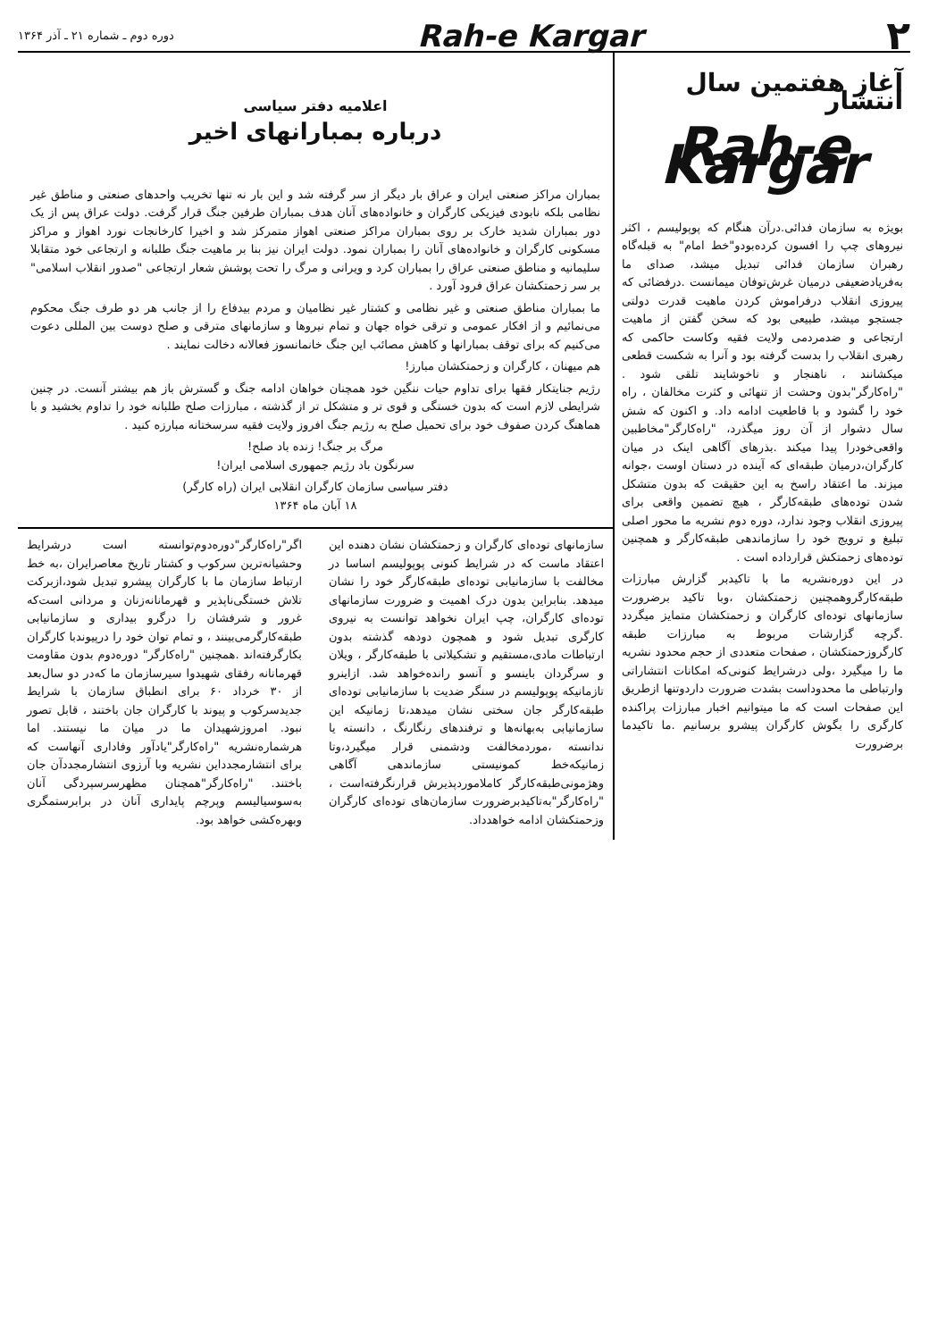۲ Rah-e Kargar دوره دوم ـ شماره ۲۱ ـ آذر ۱۳۶۴
آغاز هفتمین سال انتشار
Rah-e Kargar
بویژه به سازمان فدائی.درآن هنگام که پوپولیسم ، اکثر نیروهای چپ را افسون کرده‌بودو"خط امام" به قبله‌گاه رهبران سازمان فدائی تبدیل میشد، صدای ما به‌فریادضعیفی درمیان غرش‌توفان میمانست .درفضائی که پیروزی انقلاب درفراموش کردن ماهیت قدرت دولتی جستجو میشد، طبیعی بود که سخن گفتن از ماهیت ارتجاعی و ضدمردمی ولایت فقیه وکاست حاکمی که رهبری انقلاب را بدست گرفته بود و آنرا به شکست قطعی میکشانند ، ناهنجار و ناخوشایند تلقی شود . "راه‌کارگر"بدون وحشت از تنهائی و کثرت مخالفان ، راه خود را گشود و با قاطعیت ادامه داد. و اکنون که شش سال دشوار از آن روز میگذرد، "راه‌کارگر"مخاطبین واقعی‌خودرا پیدا میکند .بذرهای آگاهی اینک در میان کارگران،درمیان طبقه‌ای که آینده در دستان اوست ،جوانه میزند. ما اعتقاد راسخ به این حقیقت که بدون متشکل شدن توده‌های طبقه‌کارگر ، هیچ تضمین واقعی برای پیروزی انقلاب وجود ندارد، دوره دوم نشریه ما محور اصلی تبلیغ و ترویج خود را سازماندهی طبقه‌کارگر و همچنین توده‌های زحمتکش قرارداده است .
در این دوره‌نشریه ما با تاکیدبر گزارش مبارزات طبقه‌کارگروهمچنین زحمتکشان ،وبا تاکید برضرورت سازمانهای توده‌ای کارگران و زحمتکشان متمایز میگردد .گرچه گزارشات مربوط به مبارزات طبقه کارگروزحمتکشان ، صفحات متعددی از حجم محدود نشریه ما را میگیرد ،ولی درشرایط کنونی‌که امکانات انتشاراتی وارتباطی ما محدوداست بشدت ضرورت داردوتنها ازطریق این صفحات است که ما میتوانیم اخبار مبارزات پراکنده کارگری را بگوش کارگران پیشرو برسانیم .ما تاکیدما برضرورت
اعلامیه دفتر سیاسی
درباره بمبارانهای اخیر
بمباران مراکز صنعتی ایران و عراق بار دیگر از سر گرفته شد و این بار نه تنها تخریب واحدهای صنعتی و مناطق غیر نظامی بلکه نابودی فیزیکی کارگران و خانواده‌های آنان هدف بمباران طرفین جنگ قرار گرفت. دولت عراق پس از یک دور بمباران شدید خارک بر روی بمباران مراکز صنعتی اهواز متمرکز شد و اخیرا کارخانجات نورد اهواز و مراکز مسکونی کارگران و خانواده‌های آنان را بمباران نمود. دولت ایران نیز بنا بر ماهیت جنگ طلبانه و ارتجاعی خود متقابلا سلیمانیه و مناطق صنعتی عراق را بمباران کرد و ویرانی و مرگ را تحت پوشش شعار ارتجاعی "صدور انقلاب اسلامی" بر سر زحمتکشان عراق فرود آورد .
ما بمباران مناطق صنعتی و غیر نظامی و کشتار غیر نظامیان و مردم بیدفاع را از جانب هر دو طرف جنگ محکوم می‌نمائیم و از افکار عمومی و ترقی خواه جهان و تمام نیروها و سازمانهای مترقی و صلح دوست بین المللی دعوت می‌کنیم که برای توقف بمبارانها و کاهش مصائب این جنگ خانمانسوز فعالانه دخالت نمایند .
هم میهنان ، کارگران و زحمتکشان مبارز!
رژیم جنایتکار فقها برای تداوم حیات ننگین خود همچنان خواهان ادامه جنگ و گسترش باز هم بیشتر آنست. در چنین شرایطی لازم است که بدون خستگی و قوی تر و متشکل تر از گذشته ، مبارزات صلح طلبانه خود را تداوم بخشید و با هماهنگ کردن صفوف خود برای تحمیل صلح به رژیم جنگ افروز ولایت فقیه سرسختانه مبارزه کنید .
مرگ بر جنگ! زنده باد صلح!
سرنگون باد رژیم جمهوری اسلامی ایران!
دفتر سیاسی سازمان کارگران انقلابی ایران (راه کارگر)
۱۸ آبان ماه ۱۳۶۴
سازمانهای توده‌ای کارگران و زحمتکشان نشان دهنده این اعتقاد ماست که در شرایط کنونی پوپولیسم اساسا در مخالفت با سازمانیابی توده‌ای طبقه‌کارگر خود را نشان میدهد. بنابراین بدون درک اهمیت و ضرورت سازمانهای توده‌ای کارگران، چپ ایران نخواهد توانست به نیروی کارگری تبدیل شود و همچون دودهه گذشته بدون ارتباطات مادی،مستقیم و تشکیلاتی با طبقه‌کارگر ، ویلان و سرگردان باینسو و آنسو رانده‌خواهد شد. ازاینرو تازمانیکه پوپولیسم در سنگر ضدیت با سازمانیابی توده‌ای طبقه‌کارگر جان سختی نشان میدهد،تا زمانیکه این سازمانیابی به‌بهانه‌ها و ترفندهای رنگارنگ ، دانسته یا ندانسته ،موردمخالفت ودشمنی قرار میگیرد،وتا زمانیکه‌خط کمونیستی سازماندهی آگاهی وهژمونی‌طبقه‌کارگر کاملامورد‌پذیرش قرارنگرفته‌است ، "راه‌کارگر"به‌تاکیدبرضرورت سازمان‌های توده‌ای کارگران وزحمتکشان ادامه خواهدداد.
اگر"راه‌کارگر"دوره‌دوم‌توانسته است درشرایط وحشیانه‌ترین سرکوب و کشتار تاریخ معاصرایران ،به خط ارتباط سازمان ما با کارگران پیشرو تبدیل شود،ازبرکت تلاش خستگی‌ناپذیر و قهرمانانه‌زنان و مردانی است‌که غرور و شرفشان را درگرو بیداری و سازمانیابی طبقه‌کارگرمی‌بینند ، و تمام توان خود را درپیوندبا کارگران بکارگرفته‌اند .همچنین "راه‌کارگر" دوره‌دوم بدون مقاومت قهرمانانه رفقای شهیدوا سیرسازمان ما که‌در دو سال‌بعد از ۳۰ خرداد ۶۰ برای انطباق سازمان با شرایط جدیدسرکوب و پیوند با کارگران جان باختند ، قابل تصور نبود. امروزشهیدان ما در میان ما نیستند. اما هرشماره‌نشریه "راه‌کارگر"یادآور وفاداری آنهاست که برای انتشارمجدداین نشریه وبا آرزوی انتشارمجددآن جان باختند. "راه‌کارگر"همچنان مظهرسرسپردگی آنان به‌سوسیالیسم وپرچم پایداری آنان در برابرستمگری وبهره‌کشی خواهد بود.